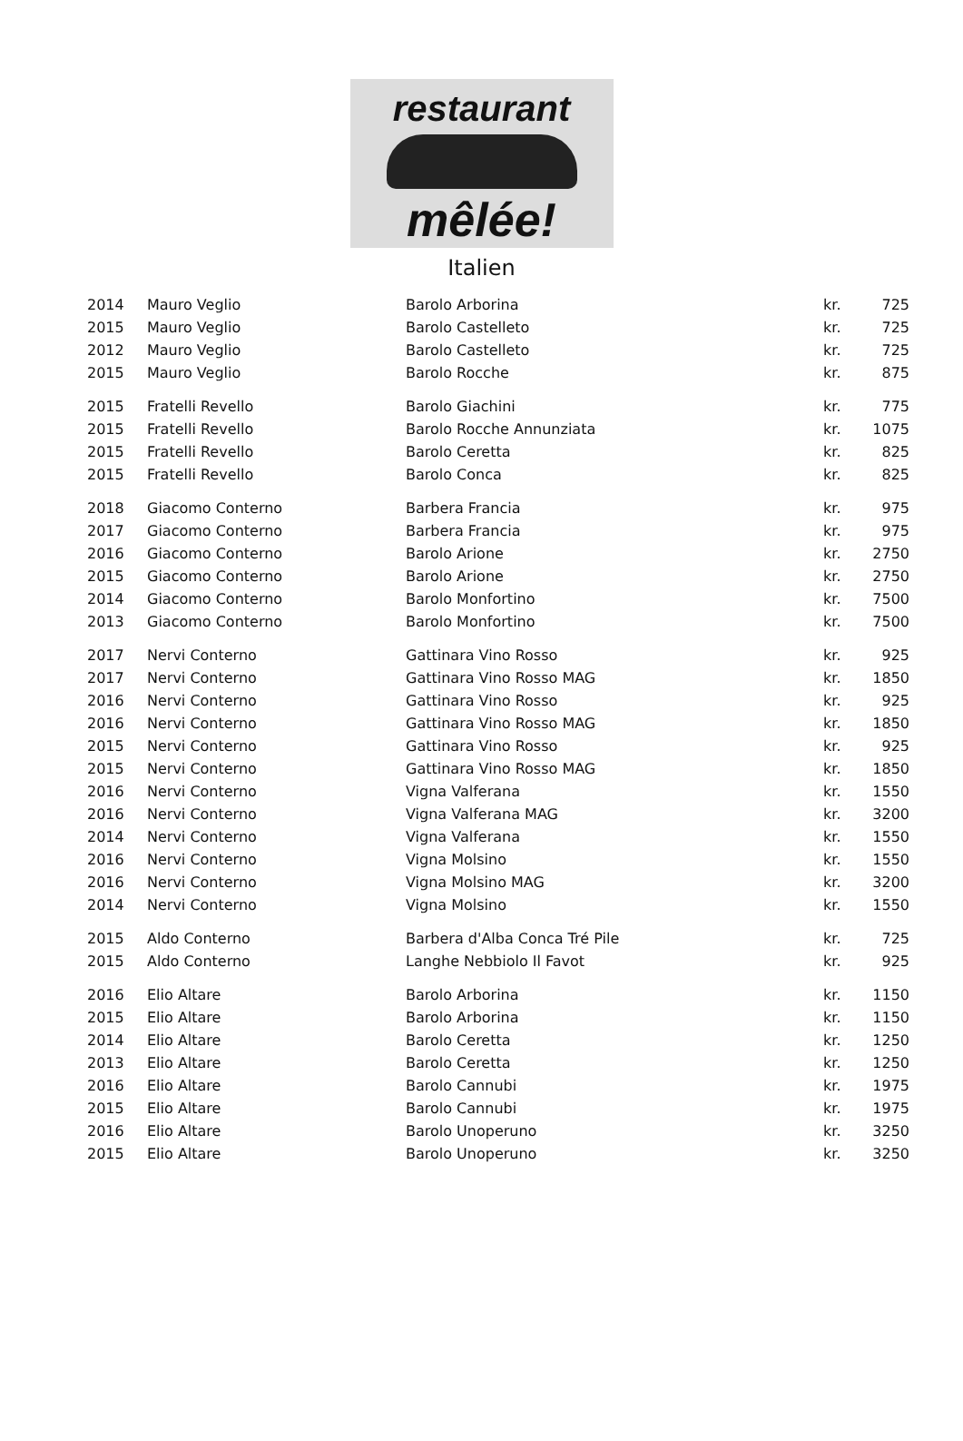restaurant
mêlée!
Italien
| 2014 | Mauro Veglio | Barolo Arborina | kr. | 725 |
| 2015 | Mauro Veglio | Barolo Castelleto | kr. | 725 |
| 2012 | Mauro Veglio | Barolo Castelleto | kr. | 725 |
| 2015 | Mauro Veglio | Barolo Rocche | kr. | 875 |
| 2015 | Fratelli Revello | Barolo Giachini | kr. | 775 |
| 2015 | Fratelli Revello | Barolo Rocche Annunziata | kr. | 1075 |
| 2015 | Fratelli Revello | Barolo Ceretta | kr. | 825 |
| 2015 | Fratelli Revello | Barolo Conca | kr. | 825 |
| 2018 | Giacomo Conterno | Barbera Francia | kr. | 975 |
| 2017 | Giacomo Conterno | Barbera Francia | kr. | 975 |
| 2016 | Giacomo Conterno | Barolo Arione | kr. | 2750 |
| 2015 | Giacomo Conterno | Barolo Arione | kr. | 2750 |
| 2014 | Giacomo Conterno | Barolo Monfortino | kr. | 7500 |
| 2013 | Giacomo Conterno | Barolo Monfortino | kr. | 7500 |
| 2017 | Nervi Conterno | Gattinara Vino Rosso | kr. | 925 |
| 2017 | Nervi Conterno | Gattinara Vino Rosso MAG | kr. | 1850 |
| 2016 | Nervi Conterno | Gattinara Vino Rosso | kr. | 925 |
| 2016 | Nervi Conterno | Gattinara Vino Rosso MAG | kr. | 1850 |
| 2015 | Nervi Conterno | Gattinara Vino Rosso | kr. | 925 |
| 2015 | Nervi Conterno | Gattinara Vino Rosso MAG | kr. | 1850 |
| 2016 | Nervi Conterno | Vigna Valferana | kr. | 1550 |
| 2016 | Nervi Conterno | Vigna Valferana MAG | kr. | 3200 |
| 2014 | Nervi Conterno | Vigna Valferana | kr. | 1550 |
| 2016 | Nervi Conterno | Vigna Molsino | kr. | 1550 |
| 2016 | Nervi Conterno | Vigna Molsino MAG | kr. | 3200 |
| 2014 | Nervi Conterno | Vigna Molsino | kr. | 1550 |
| 2015 | Aldo Conterno | Barbera d'Alba Conca Tré Pile | kr. | 725 |
| 2015 | Aldo Conterno | Langhe Nebbiolo Il Favot | kr. | 925 |
| 2016 | Elio Altare | Barolo Arborina | kr. | 1150 |
| 2015 | Elio Altare | Barolo Arborina | kr. | 1150 |
| 2014 | Elio Altare | Barolo Ceretta | kr. | 1250 |
| 2013 | Elio Altare | Barolo Ceretta | kr. | 1250 |
| 2016 | Elio Altare | Barolo Cannubi | kr. | 1975 |
| 2015 | Elio Altare | Barolo Cannubi | kr. | 1975 |
| 2016 | Elio Altare | Barolo Unoperuno | kr. | 3250 |
| 2015 | Elio Altare | Barolo Unoperuno | kr. | 3250 |